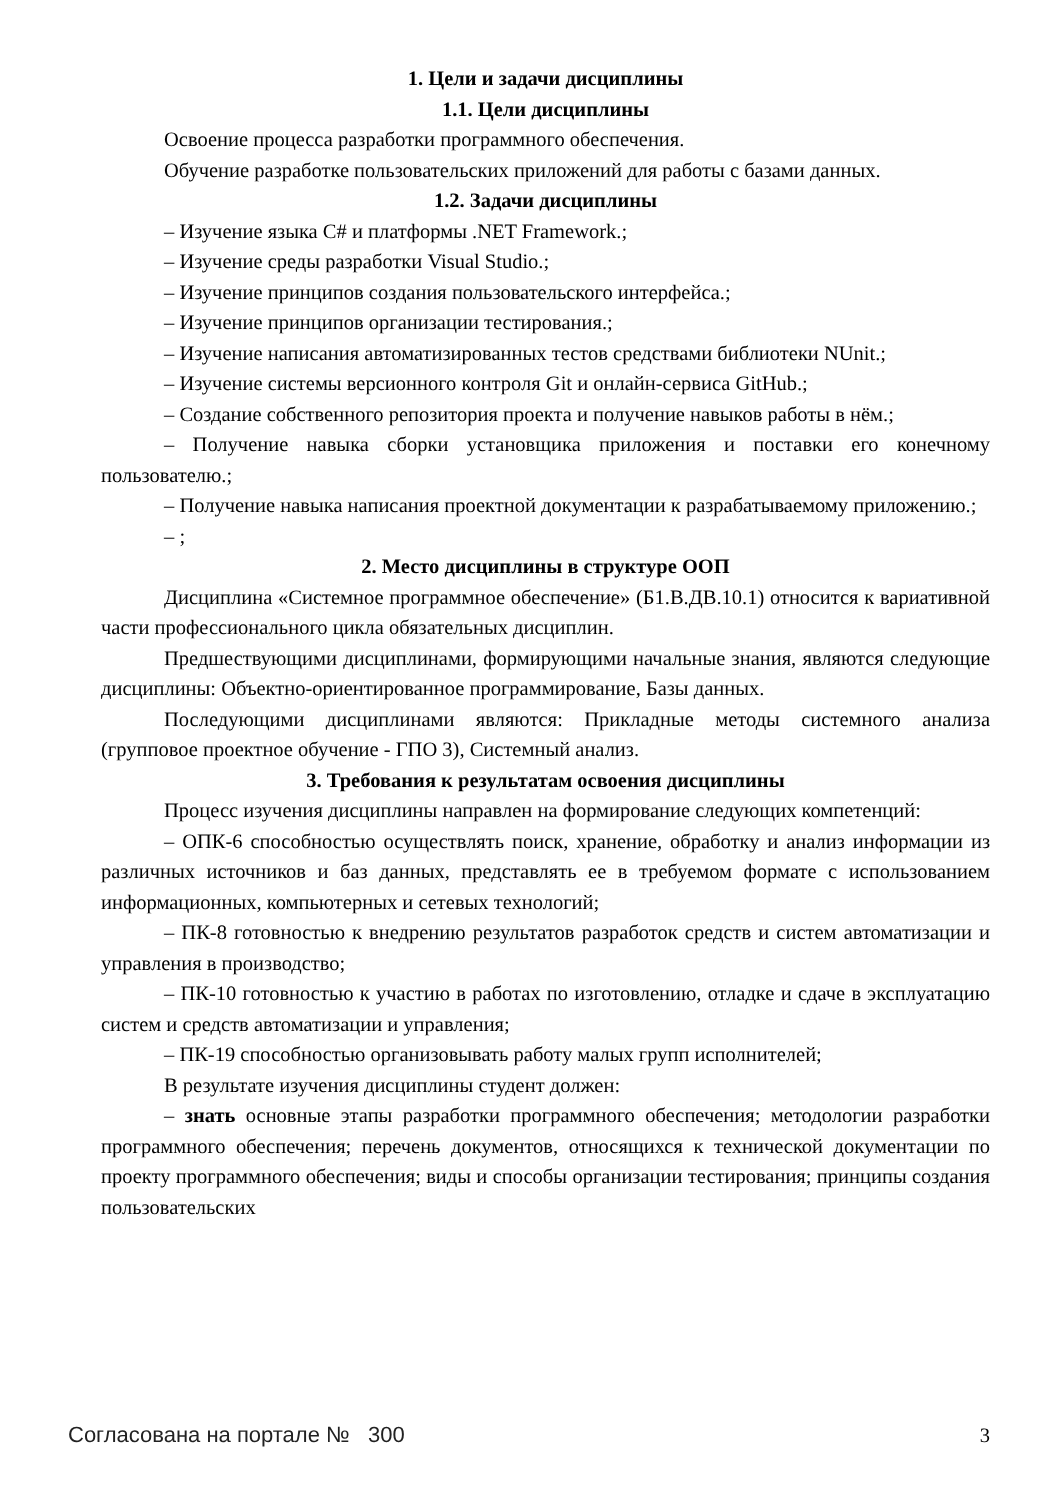1. Цели и задачи дисциплины
1.1. Цели дисциплины
Освоение процесса разработки программного обеспечения.
Обучение разработке пользовательских приложений для работы с базами данных.
1.2. Задачи дисциплины
– Изучение языка C# и платформы .NET Framework.;
– Изучение среды разработки Visual Studio.;
– Изучение принципов создания пользовательского интерфейса.;
– Изучение принципов организации тестирования.;
– Изучение написания автоматизированных тестов средствами библиотеки NUnit.;
– Изучение системы версионного контроля Git и онлайн-сервиса GitHub.;
– Создание собственного репозитория проекта и получение навыков работы в нём.;
– Получение навыка сборки установщика приложения и поставки его конечному пользователю.;
– Получение навыка написания проектной документации к разрабатываемому приложению.;
– ;
2. Место дисциплины в структуре ООП
Дисциплина «Системное программное обеспечение» (Б1.В.ДВ.10.1) относится к вариативной части профессионального цикла обязательных дисциплин.
Предшествующими дисциплинами, формирующими начальные знания, являются следующие дисциплины: Объектно-ориентированное программирование, Базы данных.
Последующими дисциплинами являются: Прикладные методы системного анализа (групповое проектное обучение - ГПО 3), Системный анализ.
3. Требования к результатам освоения дисциплины
Процесс изучения дисциплины направлен на формирование следующих компетенций:
– ОПК-6 способностью осуществлять поиск, хранение, обработку и анализ информации из различных источников и баз данных, представлять ее в требуемом формате с использованием информационных, компьютерных и сетевых технологий;
– ПК-8 готовностью к внедрению результатов разработок средств и систем автоматизации и управления в производство;
– ПК-10 готовностью к участию в работах по изготовлению, отладке и сдаче в эксплуатацию систем и средств автоматизации и управления;
– ПК-19 способностью организовывать работу малых групп исполнителей;
В результате изучения дисциплины студент должен:
– знать основные этапы разработки программного обеспечения; методологии разработки программного обеспечения; перечень документов, относящихся к технической документации по проекту программного обеспечения; виды и способы организации тестирования; принципы создания пользовательских
Согласована на портале № 300 3